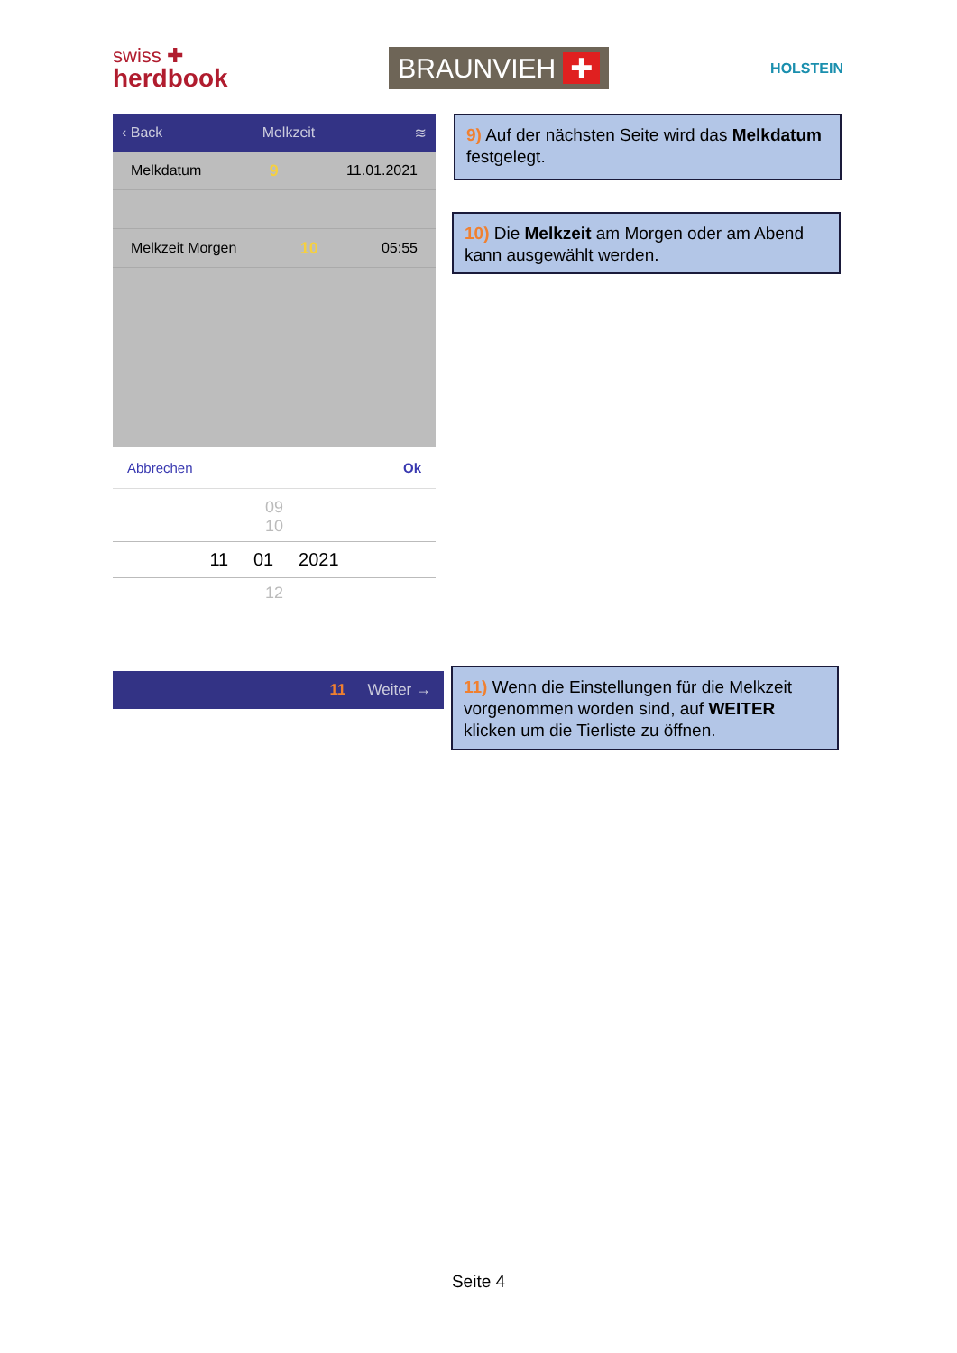swiss ✚
herdbook
BRAUNVIEH ✚
HOLSTEIN
‹ Back Melkzeit ≋
Melkdatum 9 11.01.2021
Melkzeit Morgen 10 05:55
Abbrechen Ok
09
10
11 01 2021
12
11 Weiter →
9) Auf der nächsten Seite wird das Melkdatum festgelegt.
10) Die Melkzeit am Morgen oder am Abend kann ausgewählt werden.
11) Wenn die Einstellungen für die Melkzeit vorgenommen worden sind, auf WEITER klicken um die Tierliste zu öffnen.
Seite 4